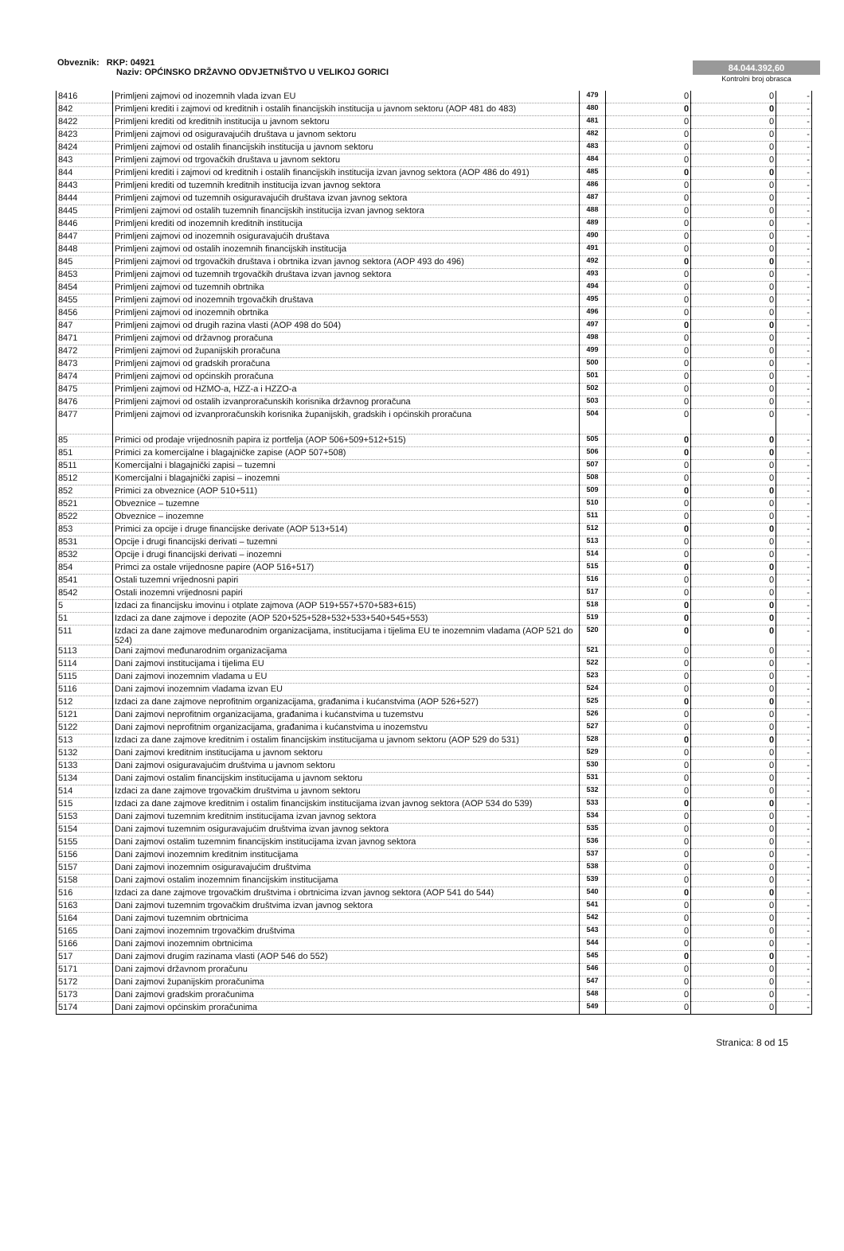Obveznik: RKP: 04921
Naziv: OPĆINSKO DRŽAVNO ODVJETNIŠTVO U VELIKOJ GORICI
84.044.392,60
Kontrolni broj obrasca
| 8416 | Primljeni zajmovi od inozemnih vlada izvan EU | 479 | 0 | 0 | - |
| 842 | Primljeni krediti i zajmovi od kreditnih i ostalih financijskih institucija u javnom sektoru (AOP 481 do 483) | 480 | 0 | 0 | - |
| 8422 | Primljeni krediti od kreditnih institucija u javnom sektoru | 481 | 0 | 0 | - |
| 8423 | Primljeni zajmovi od osiguravajućih društava u javnom sektoru | 482 | 0 | 0 | - |
| 8424 | Primljeni zajmovi od ostalih financijskih institucija u javnom sektoru | 483 | 0 | 0 | - |
| 843 | Primljeni zajmovi od trgovačkih društava u javnom sektoru | 484 | 0 | 0 | - |
| 844 | Primljeni krediti i zajmovi od kreditnih i ostalih financijskih institucija izvan javnog sektora (AOP 486 do 491) | 485 | 0 | 0 | - |
| 8443 | Primljeni krediti od tuzemnih kreditnih institucija izvan javnog sektora | 486 | 0 | 0 | - |
| 8444 | Primljeni zajmovi od tuzemnih osiguravajućih društava izvan javnog sektora | 487 | 0 | 0 | - |
| 8445 | Primljeni zajmovi od ostalih tuzemnih financijskih institucija izvan javnog sektora | 488 | 0 | 0 | - |
| 8446 | Primljeni krediti od inozemnih kreditnih institucija | 489 | 0 | 0 | - |
| 8447 | Primljeni zajmovi od inozemnih osiguravajućih društava | 490 | 0 | 0 | - |
| 8448 | Primljeni zajmovi od ostalih inozemnih financijskih institucija | 491 | 0 | 0 | - |
| 845 | Primljeni zajmovi od trgovačkih društava i obrtnika izvan javnog sektora (AOP 493 do 496) | 492 | 0 | 0 | - |
| 8453 | Primljeni zajmovi od tuzemnih trgovačkih društava izvan javnog sektora | 493 | 0 | 0 | - |
| 8454 | Primljeni zajmovi od tuzemnih obrtnika | 494 | 0 | 0 | - |
| 8455 | Primljeni zajmovi od inozemnih trgovačkih društava | 495 | 0 | 0 | - |
| 8456 | Primljeni zajmovi od inozemnih obrtnika | 496 | 0 | 0 | - |
| 847 | Primljeni zajmovi od drugih razina vlasti (AOP 498 do 504) | 497 | 0 | 0 | - |
| 8471 | Primljeni zajmovi od državnog proračuna | 498 | 0 | 0 | - |
| 8472 | Primljeni zajmovi od županijskih proračuna | 499 | 0 | 0 | - |
| 8473 | Primljeni zajmovi od gradskih proračuna | 500 | 0 | 0 | - |
| 8474 | Primljeni zajmovi od općinskih proračuna | 501 | 0 | 0 | - |
| 8475 | Primljeni zajmovi od HZMO-a, HZZ-a i HZZO-a | 502 | 0 | 0 | - |
| 8476 | Primljeni zajmovi od ostalih izvanproračunskih korisnika državnog proračuna | 503 | 0 | 0 | - |
| 8477 | Primljeni zajmovi od izvanproračunskih korisnika županijskih, gradskih i općinskih proračuna | 504 | 0 | 0 | - |
| 85 | Primici od prodaje vrijednosnih papira iz portfelja (AOP 506+509+512+515) | 505 | 0 | 0 | - |
| 851 | Primici za komercijalne i blagajničke zapise (AOP 507+508) | 506 | 0 | 0 | - |
| 8511 | Komercijalni i blagajnički zapisi – tuzemni | 507 | 0 | 0 | - |
| 8512 | Komercijalni i blagajnički zapisi – inozemni | 508 | 0 | 0 | - |
| 852 | Primici za obveznice (AOP 510+511) | 509 | 0 | 0 | - |
| 8521 | Obveznice – tuzemne | 510 | 0 | 0 | - |
| 8522 | Obveznice – inozemne | 511 | 0 | 0 | - |
| 853 | Primici za opcije i druge financijske derivate (AOP 513+514) | 512 | 0 | 0 | - |
| 8531 | Opcije i drugi financijski derivati – tuzemni | 513 | 0 | 0 | - |
| 8532 | Opcije i drugi financijski derivati – inozemni | 514 | 0 | 0 | - |
| 854 | Primci za ostale vrijednosne papire (AOP 516+517) | 515 | 0 | 0 | - |
| 8541 | Ostali tuzemni vrijednosni papiri | 516 | 0 | 0 | - |
| 8542 | Ostali inozemni vrijednosni papiri | 517 | 0 | 0 | - |
| 5 | Izdaci za financijsku imovinu i otplate zajmova (AOP 519+557+570+583+615) | 518 | 0 | 0 | - |
| 51 | Izdaci za dane zajmove i depozite (AOP 520+525+528+532+533+540+545+553) | 519 | 0 | 0 | - |
| 511 | Izdaci za dane zajmove međunarodnim organizacijama, institucijama i tijelima EU te inozemnim vladama (AOP 521 do 524) | 520 | 0 | 0 | - |
| 5113 | Dani zajmovi međunarodnim organizacijama | 521 | 0 | 0 | - |
| 5114 | Dani zajmovi institucijama i tijelima EU | 522 | 0 | 0 | - |
| 5115 | Dani zajmovi inozemnim vladama u EU | 523 | 0 | 0 | - |
| 5116 | Dani zajmovi inozemnim vladama izvan EU | 524 | 0 | 0 | - |
| 512 | Izdaci za dane zajmove neprofitnim organizacijama, građanima i kućanstvima (AOP 526+527) | 525 | 0 | 0 | - |
| 5121 | Dani zajmovi neprofitnim organizacijama, građanima i kućanstvima u tuzemstvu | 526 | 0 | 0 | - |
| 5122 | Dani zajmovi neprofitnim organizacijama, građanima i kućanstvima u inozemstvu | 527 | 0 | 0 | - |
| 513 | Izdaci za dane zajmove kreditnim i ostalim financijskim institucijama u javnom sektoru (AOP 529 do 531) | 528 | 0 | 0 | - |
| 5132 | Dani zajmovi kreditnim institucijama u javnom sektoru | 529 | 0 | 0 | - |
| 5133 | Dani zajmovi osiguravajućim društvima u javnom sektoru | 530 | 0 | 0 | - |
| 5134 | Dani zajmovi ostalim financijskim institucijama u javnom sektoru | 531 | 0 | 0 | - |
| 514 | Izdaci za dane zajmove trgovačkim društvima u javnom sektoru | 532 | 0 | 0 | - |
| 515 | Izdaci za dane zajmove kreditnim i ostalim financijskim institucijama izvan javnog sektora (AOP 534 do 539) | 533 | 0 | 0 | - |
| 5153 | Dani zajmovi tuzemnim kreditnim institucijama izvan javnog sektora | 534 | 0 | 0 | - |
| 5154 | Dani zajmovi tuzemnim osiguravajućim društvima izvan javnog sektora | 535 | 0 | 0 | - |
| 5155 | Dani zajmovi ostalim tuzemnim financijskim institucijama izvan javnog sektora | 536 | 0 | 0 | - |
| 5156 | Dani zajmovi inozemnim kreditnim institucijama | 537 | 0 | 0 | - |
| 5157 | Dani zajmovi inozemnim osiguravajućim društvima | 538 | 0 | 0 | - |
| 5158 | Dani zajmovi ostalim inozemnim financijskim institucijama | 539 | 0 | 0 | - |
| 516 | Izdaci za dane zajmove trgovačkim društvima i obrtnicima izvan javnog sektora (AOP 541 do 544) | 540 | 0 | 0 | - |
| 5163 | Dani zajmovi tuzemnim trgovačkim društvima izvan javnog sektora | 541 | 0 | 0 | - |
| 5164 | Dani zajmovi tuzemnim obrtnicima | 542 | 0 | 0 | - |
| 5165 | Dani zajmovi inozemnim trgovačkim društvima | 543 | 0 | 0 | - |
| 5166 | Dani zajmovi inozemnim obrtnicima | 544 | 0 | 0 | - |
| 517 | Dani zajmovi drugim razinama vlasti (AOP 546 do 552) | 545 | 0 | 0 | - |
| 5171 | Dani zajmovi državnom proračunu | 546 | 0 | 0 | - |
| 5172 | Dani zajmovi županijskim proračunima | 547 | 0 | 0 | - |
| 5173 | Dani zajmovi gradskim proračunima | 548 | 0 | 0 | - |
| 5174 | Dani zajmovi općinskim proračunima | 549 | 0 | 0 | - |
Stranica: 8 od 15